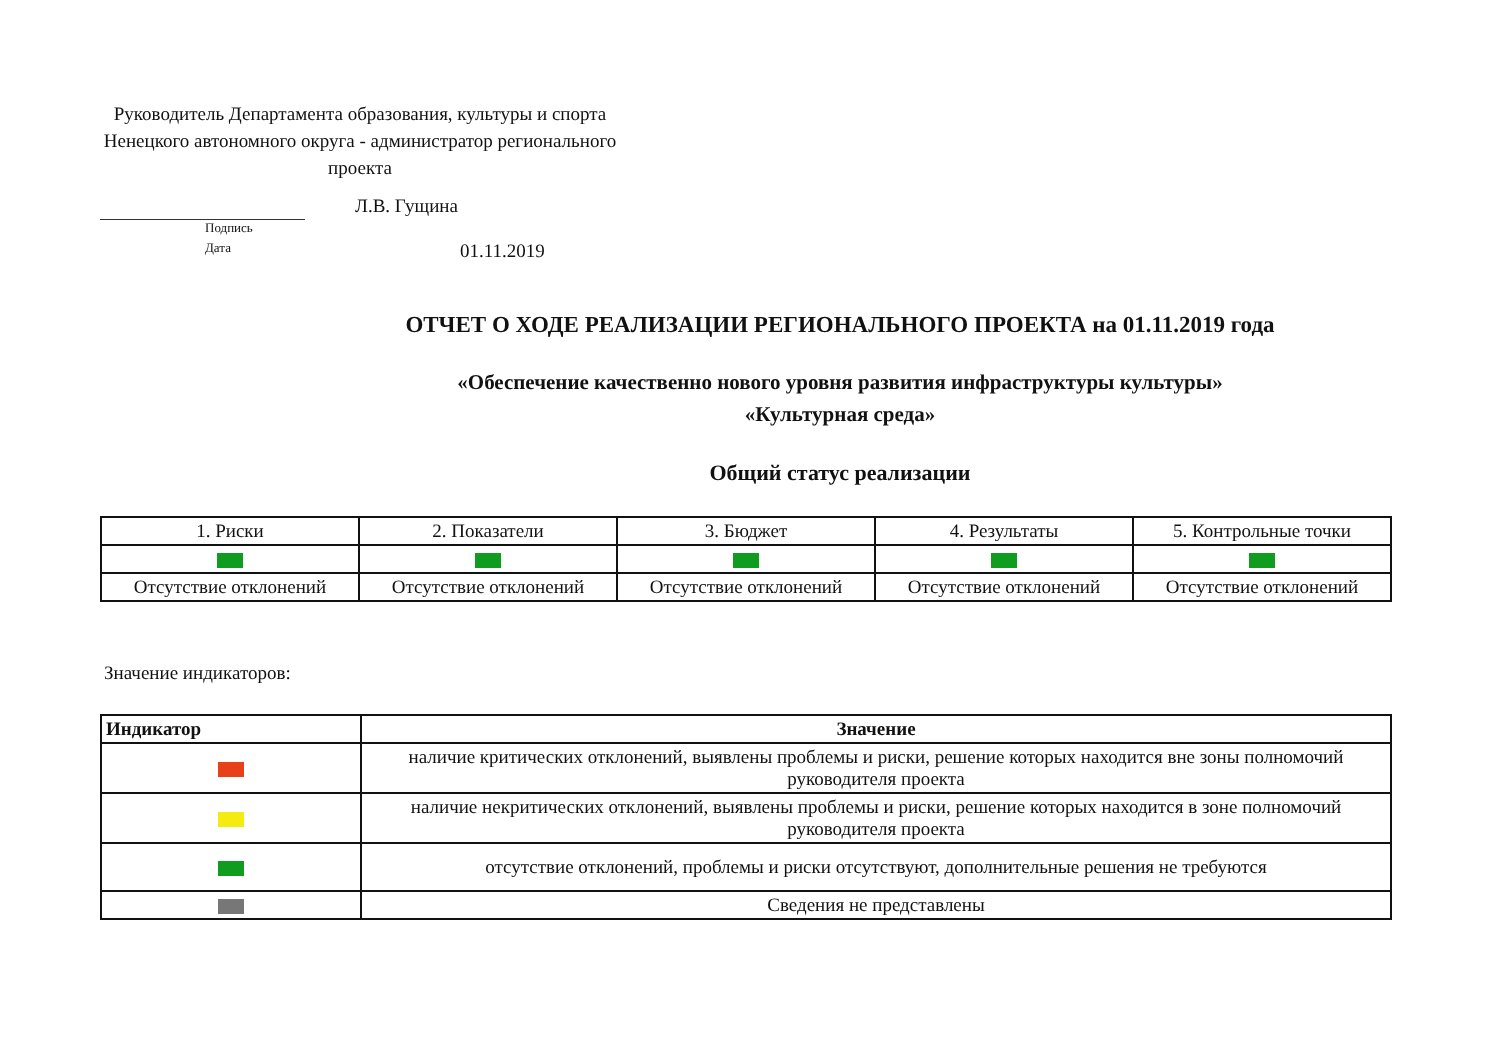Руководитель Департамента образования, культуры и спорта Ненецкого автономного округа - администратор регионального проекта
Л.В. Гущина
Подпись
Дата
01.11.2019
ОТЧЕТ О ХОДЕ РЕАЛИЗАЦИИ РЕГИОНАЛЬНОГО ПРОЕКТА на 01.11.2019 года
«Обеспечение качественно нового уровня развития инфраструктуры культуры»
«Культурная среда»
Общий статус реализации
| 1. Риски | 2. Показатели | 3. Бюджет | 4. Результаты | 5. Контрольные точки |
| Отсутствие отклонений | Отсутствие отклонений | Отсутствие отклонений | Отсутствие отклонений | Отсутствие отклонений |
Значение индикаторов:
| Индикатор | Значение |
| --- | --- |
| | наличие критических отклонений, выявлены проблемы и риски, решение которых находится вне зоны полномочий руководителя проекта |
| | наличие некритических отклонений, выявлены проблемы и риски, решение которых находится в зоне полномочий руководителя проекта |
| | отсутствие отклонений, проблемы и риски отсутствуют, дополнительные решения не требуются |
| | Сведения не представлены |